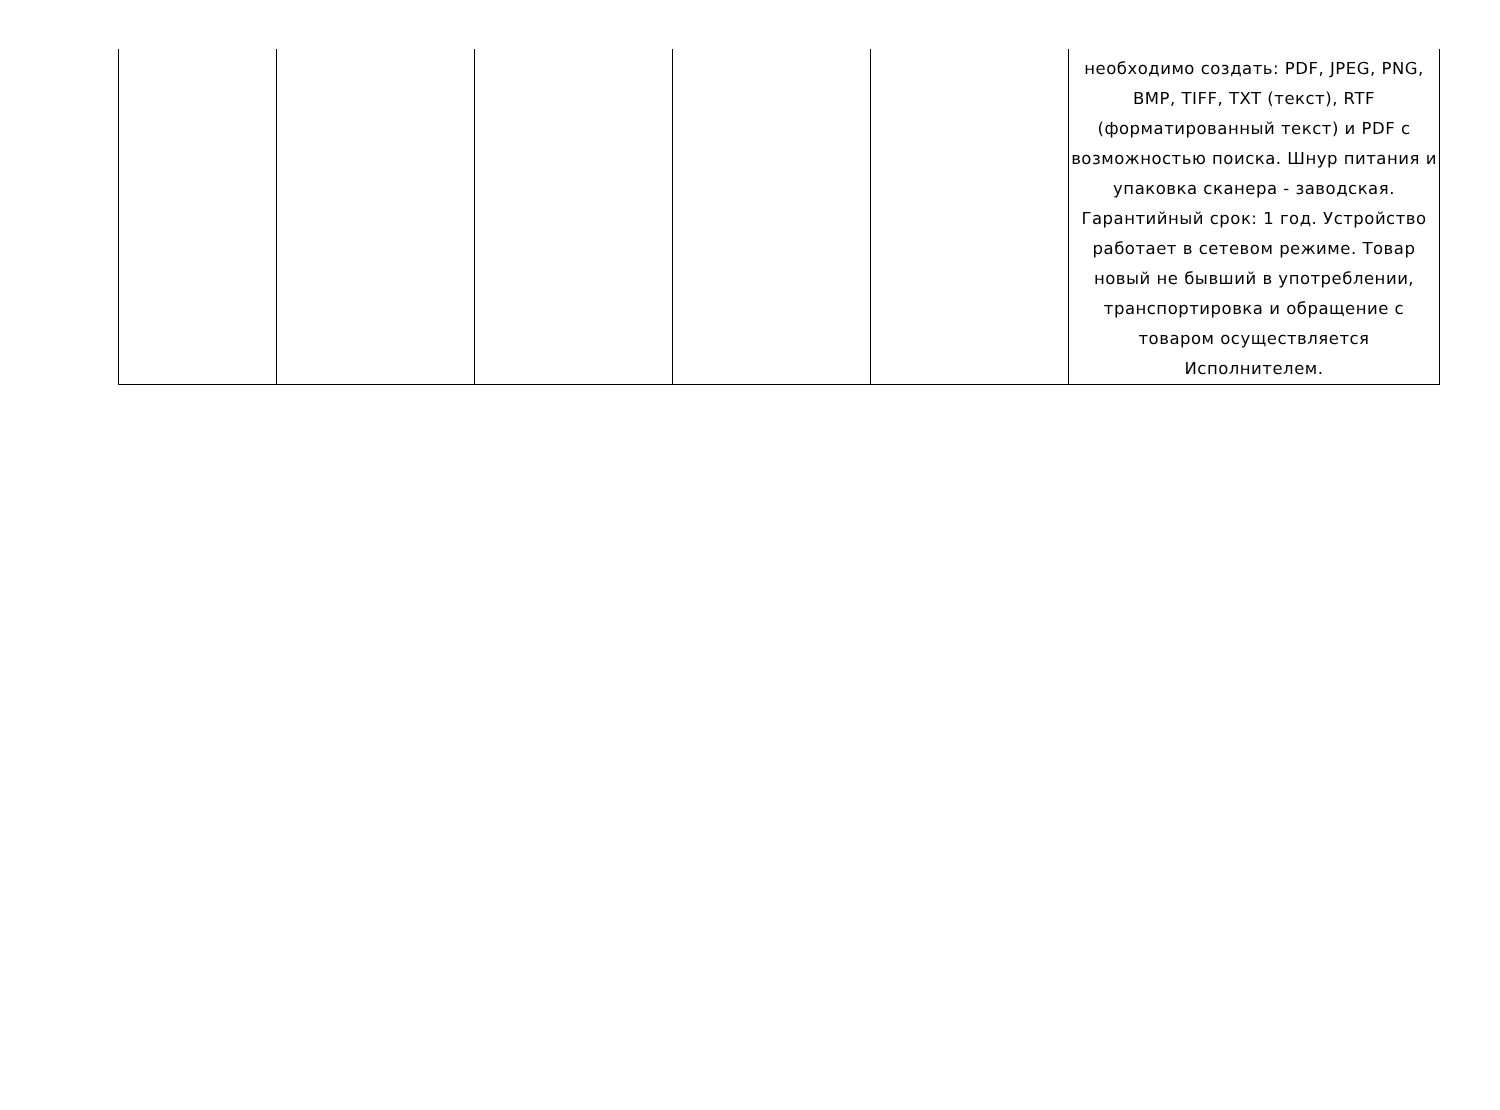| | | | | | необходимо создать: PDF, JPEG, PNG, BMP, TIFF, TXT (текст), RTF (форматированный текст) и PDF с возможностью поиска. Шнур питания и упаковка сканера - заводская. Гарантийный срок: 1 год. Устройство работает в сетевом режиме. Товар новый не бывший в употреблении, транспортировка и обращение с товаром осуществляется Исполнителем. |